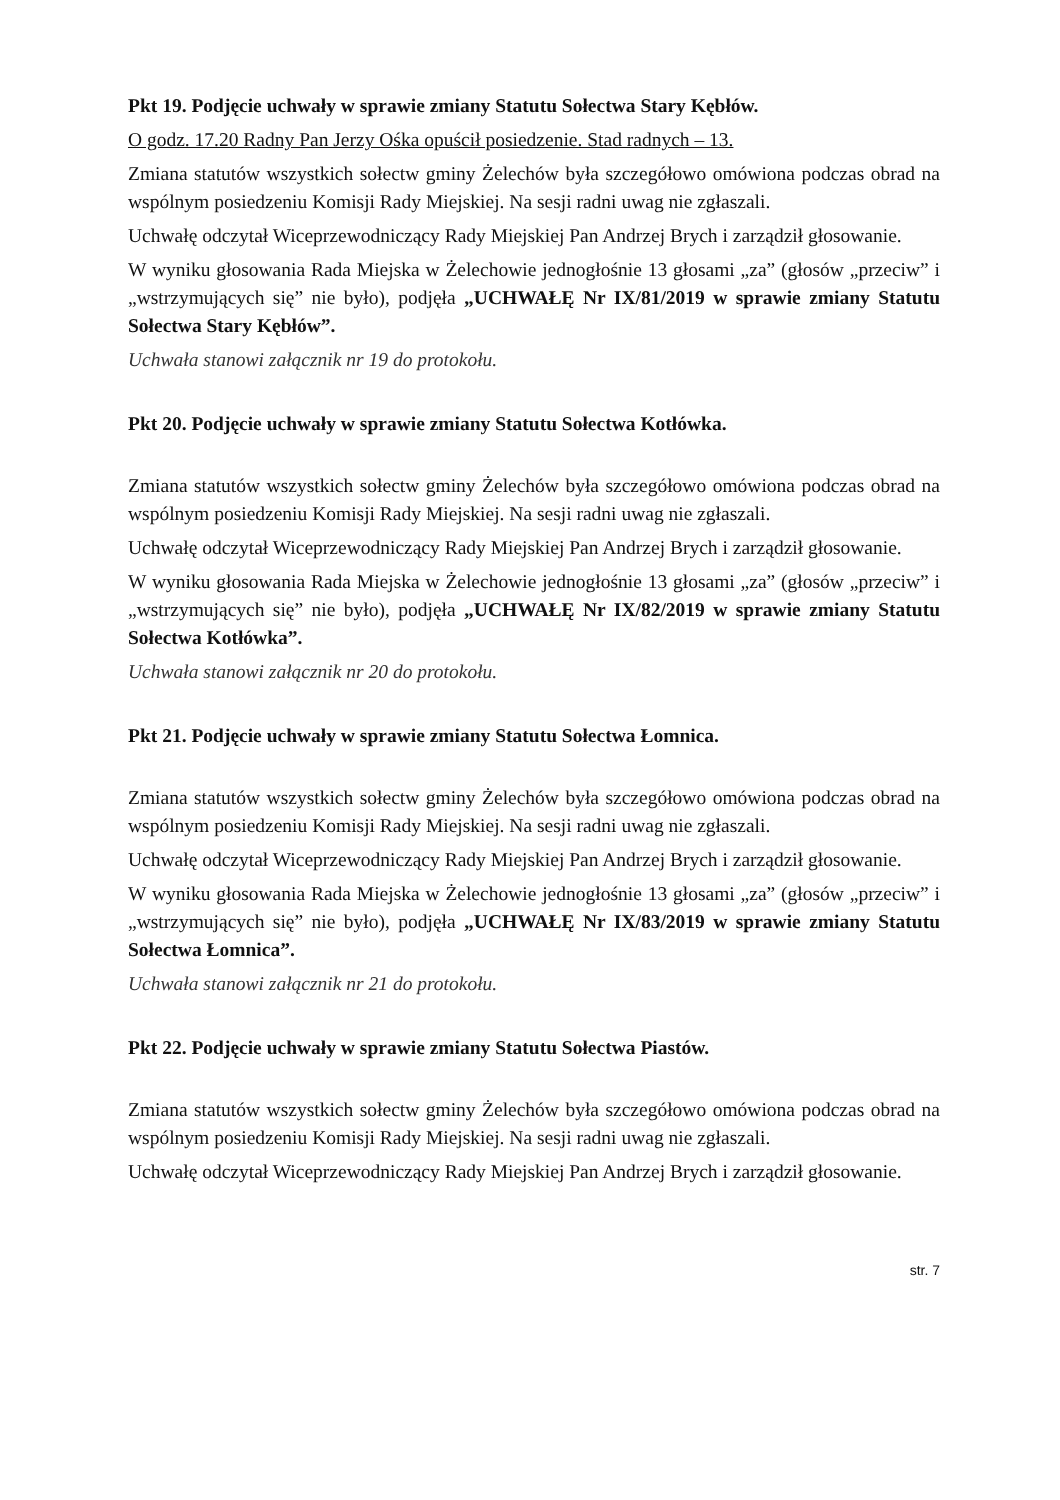Pkt 19. Podjęcie uchwały w sprawie zmiany Statutu Sołectwa Stary Kębłów.
O godz. 17.20 Radny Pan Jerzy Ośka opuścił posiedzenie. Stad radnych – 13.
Zmiana statutów wszystkich sołectw gminy Żelechów była szczegółowo omówiona podczas obrad na wspólnym posiedzeniu Komisji Rady Miejskiej. Na sesji radni uwag nie zgłaszali.
Uchwałę odczytał Wiceprzewodniczący Rady Miejskiej Pan Andrzej Brych i zarządził głosowanie.
W wyniku głosowania Rada Miejska w Żelechowie jednogłośnie 13 głosami „za” (głosów „przeciw” i „wstrzymujących się” nie było), podjęła „UCHWAŁĘ Nr IX/81/2019 w sprawie zmiany Statutu Sołectwa Stary Kębłów”.
Uchwała stanowi załącznik nr 19 do protokołu.
Pkt 20. Podjęcie uchwały w sprawie zmiany Statutu Sołectwa Kotłówka.
Zmiana statutów wszystkich sołectw gminy Żelechów była szczegółowo omówiona podczas obrad na wspólnym posiedzeniu Komisji Rady Miejskiej. Na sesji radni uwag nie zgłaszali.
Uchwałę odczytał Wiceprzewodniczący Rady Miejskiej Pan Andrzej Brych i zarządził głosowanie.
W wyniku głosowania Rada Miejska w Żelechowie jednogłośnie 13 głosami „za” (głosów „przeciw” i „wstrzymujących się” nie było), podjęła „UCHWAŁĘ Nr IX/82/2019 w sprawie zmiany Statutu Sołectwa Kotłówka”.
Uchwała stanowi załącznik nr 20 do protokołu.
Pkt 21. Podjęcie uchwały w sprawie zmiany Statutu Sołectwa Łomnica.
Zmiana statutów wszystkich sołectw gminy Żelechów była szczegółowo omówiona podczas obrad na wspólnym posiedzeniu Komisji Rady Miejskiej. Na sesji radni uwag nie zgłaszali.
Uchwałę odczytał Wiceprzewodniczący Rady Miejskiej Pan Andrzej Brych i zarządził głosowanie.
W wyniku głosowania Rada Miejska w Żelechowie jednogłośnie 13 głosami „za” (głosów „przeciw” i „wstrzymujących się” nie było), podjęła „UCHWAŁĘ Nr IX/83/2019 w sprawie zmiany Statutu Sołectwa Łomnica”.
Uchwała stanowi załącznik nr 21 do protokołu.
Pkt 22. Podjęcie uchwały w sprawie zmiany Statutu Sołectwa Piastów.
Zmiana statutów wszystkich sołectw gminy Żelechów była szczegółowo omówiona podczas obrad na wspólnym posiedzeniu Komisji Rady Miejskiej. Na sesji radni uwag nie zgłaszali.
Uchwałę odczytał Wiceprzewodniczący Rady Miejskiej Pan Andrzej Brych i zarządził głosowanie.
str. 7